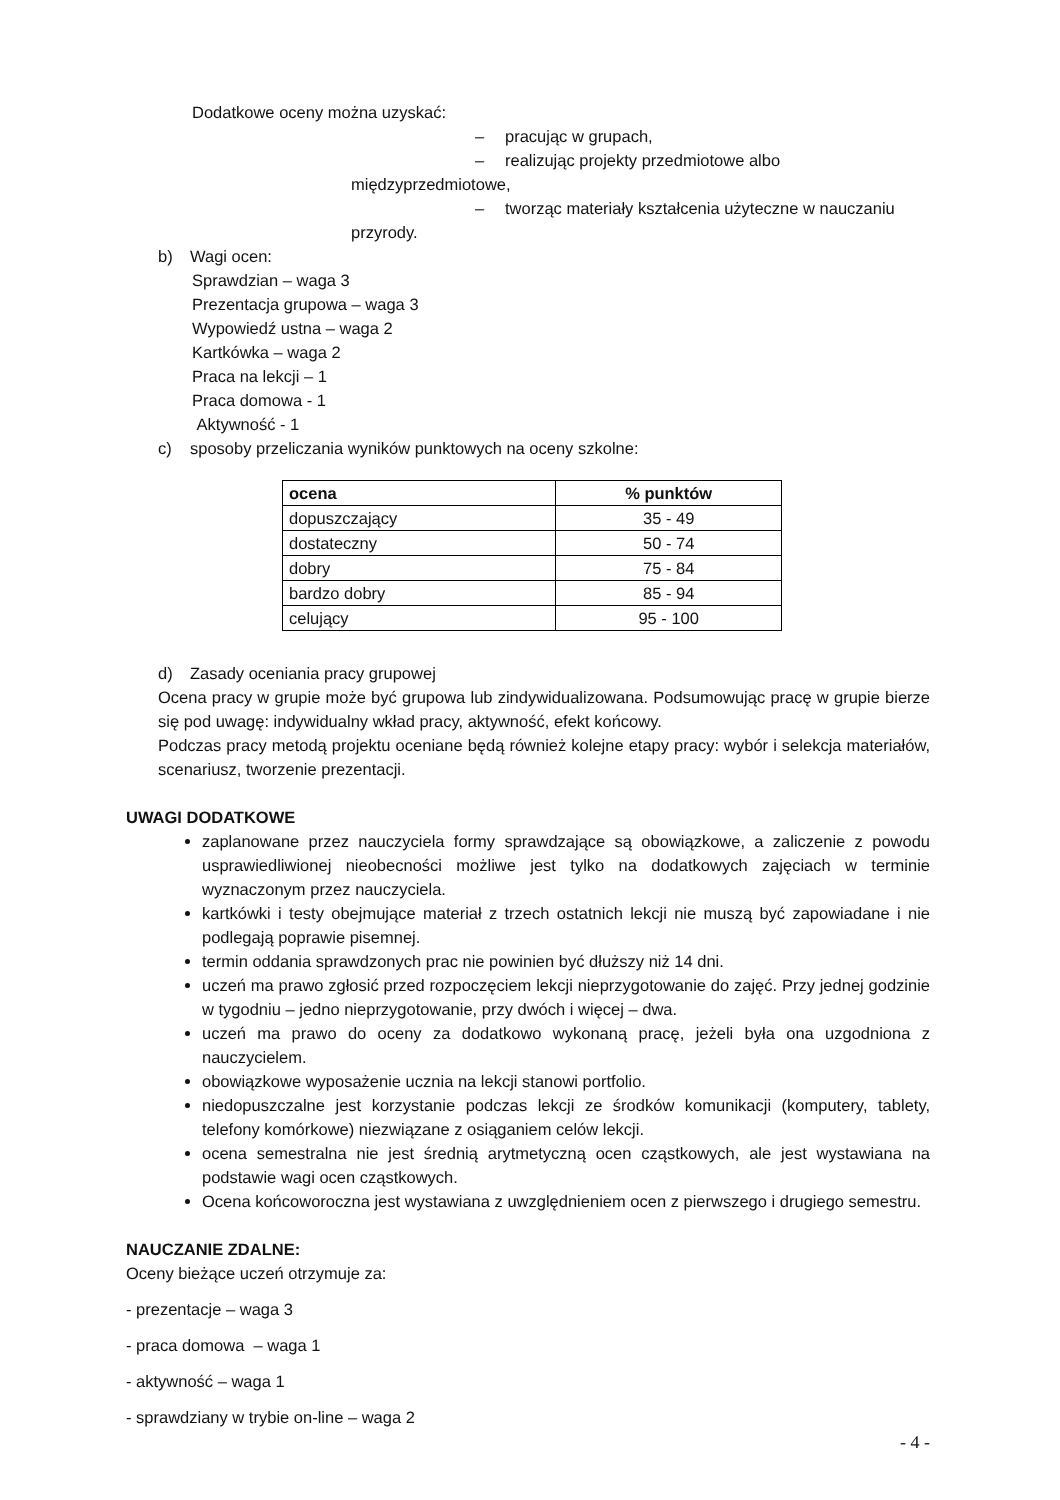Dodatkowe oceny można uzyskać:
– pracując w grupach,
– realizując projekty przedmiotowe albo międzyprzedmiotowe,
– tworząc materiały kształcenia użyteczne w nauczaniu przyrody.
b) Wagi ocen:
Sprawdzian – waga 3
Prezentacja grupowa – waga 3
Wypowiedź ustna – waga 2
Kartkówka – waga 2
Praca na lekcji – 1
Praca domowa - 1
Aktywność - 1
c) sposoby przeliczania wyników punktowych na oceny szkolne:
| ocena | % punktów |
| --- | --- |
| dopuszczający | 35 - 49 |
| dostateczny | 50 - 74 |
| dobry | 75 - 84 |
| bardzo dobry | 85 - 94 |
| celujący | 95 - 100 |
d) Zasady oceniania pracy grupowej
Ocena pracy w grupie może być grupowa lub zindywidualizowana. Podsumowując pracę w grupie bierze się pod uwagę: indywidualny wkład pracy, aktywność, efekt końcowy.
Podczas pracy metodą projektu oceniane będą również kolejne etapy pracy: wybór i selekcja materiałów, scenariusz, tworzenie prezentacji.
UWAGI DODATKOWE
zaplanowane przez nauczyciela formy sprawdzające są obowiązkowe, a zaliczenie z powodu usprawiedliwionej nieobecności możliwe jest tylko na dodatkowych zajęciach w terminie wyznaczonym przez nauczyciela.
kartkówki i testy obejmujące materiał z trzech ostatnich lekcji nie muszą być zapowiadane i nie podlegają poprawie pisemnej.
termin oddania sprawdzonych prac nie powinien być dłuższy niż 14 dni.
uczeń ma prawo zgłosić przed rozpoczęciem lekcji nieprzygotowanie do zajęć. Przy jednej godzinie w tygodniu – jedno nieprzygotowanie, przy dwóch i więcej – dwa.
uczeń ma prawo do oceny za dodatkowo wykonaną pracę, jeżeli była ona uzgodniona z nauczycielem.
obowiązkowe wyposażenie ucznia na lekcji stanowi portfolio.
niedopuszczalne jest korzystanie podczas lekcji ze środków komunikacji (komputery, tablety, telefony komórkowe) niezwiązane z osiąganiem celów lekcji.
ocena semestralna nie jest średnią arytmetyczną ocen cząstkowych, ale jest wystawiana na podstawie wagi ocen cząstkowych.
Ocena końcoworoczna jest wystawiana z uwzględnieniem ocen z pierwszego i drugiego semestru.
NAUCZANIE ZDALNE:
Oceny bieżące uczeń otrzymuje za:
- prezentacje – waga 3
- praca domowa – waga 1
- aktywność – waga 1
- sprawdziany w trybie on-line – waga 2
- 4 -